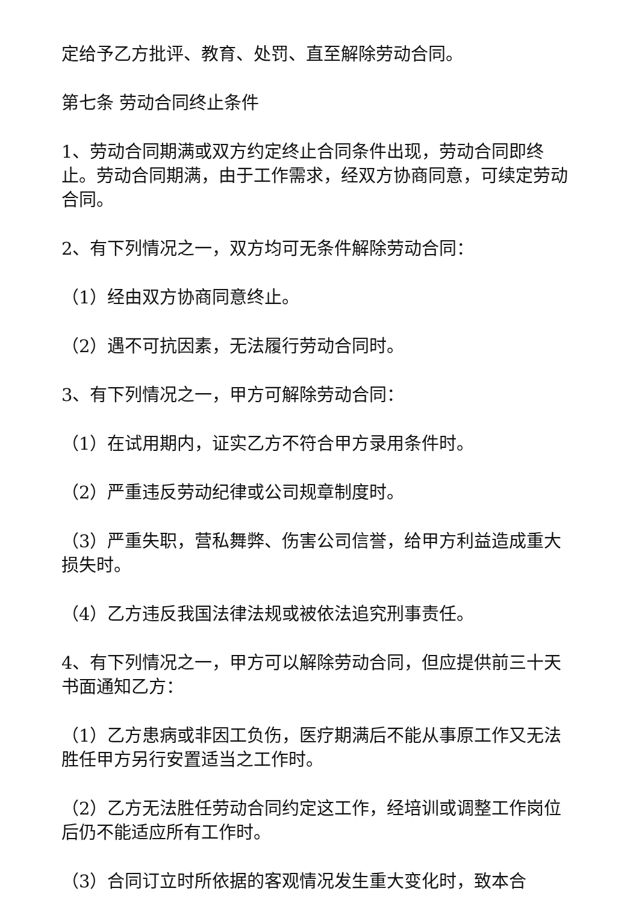定给予乙方批评、教育、处罚、直至解除劳动合同。
第七条 劳动合同终止条件
1、劳动合同期满或双方约定终止合同条件出现，劳动合同即终止。劳动合同期满，由于工作需求，经双方协商同意，可续定劳动合同。
2、有下列情况之一，双方均可无条件解除劳动合同：
（1）经由双方协商同意终止。
（2）遇不可抗因素，无法履行劳动合同时。
3、有下列情况之一，甲方可解除劳动合同：
（1）在试用期内，证实乙方不符合甲方录用条件时。
（2）严重违反劳动纪律或公司规章制度时。
（3）严重失职，营私舞弊、伤害公司信誉，给甲方利益造成重大损失时。
（4）乙方违反我国法律法规或被依法追究刑事责任。
4、有下列情况之一，甲方可以解除劳动合同，但应提供前三十天书面通知乙方：
（1）乙方患病或非因工负伤，医疗期满后不能从事原工作又无法胜任甲方另行安置适当之工作时。
（2）乙方无法胜任劳动合同约定这工作，经培训或调整工作岗位后仍不能适应所有工作时。
（3）合同订立时所依据的客观情况发生重大变化时，致本合